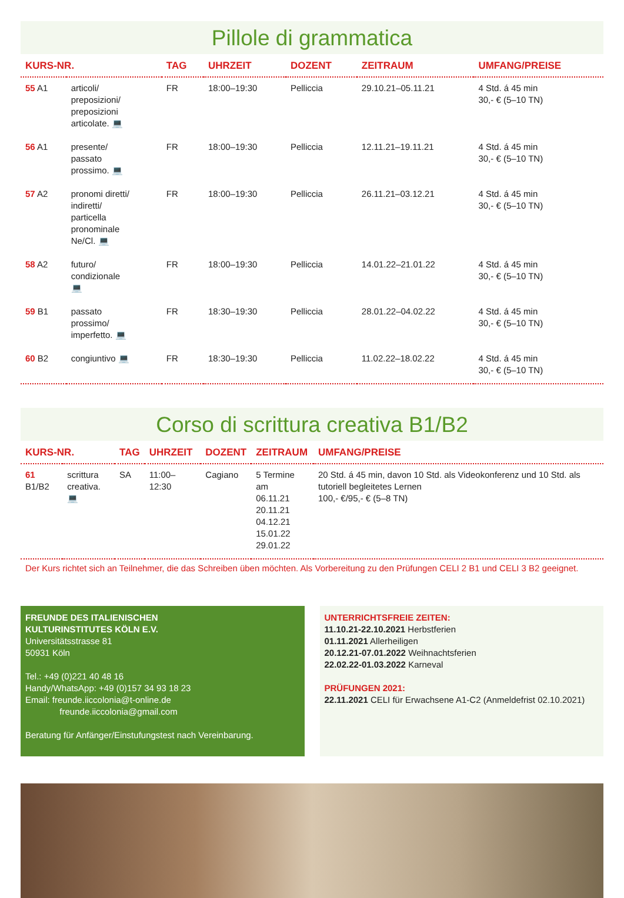Pillole di grammatica
| KURS-NR. | | TAG | UHRZEIT | DOZENT | ZEITRAUM | UMFANG/PREISE |
| --- | --- | --- | --- | --- | --- | --- |
| 55 A1 | articoli/ preposizioni/ preposizioni articolate. 💻 | FR | 18:00–19:30 | Pelliccia | 29.10.21–05.11.21 | 4 Std. á 45 min 30,- € (5–10 TN) |
| 56 A1 | presente/ passato prossimo. 💻 | FR | 18:00–19:30 | Pelliccia | 12.11.21–19.11.21 | 4 Std. á 45 min 30,- € (5–10 TN) |
| 57 A2 | pronomi diretti/ indiretti/ particella pronominale Ne/Cl. 💻 | FR | 18:00–19:30 | Pelliccia | 26.11.21–03.12.21 | 4 Std. á 45 min 30,- € (5–10 TN) |
| 58 A2 | futuro/ condizionale 💻 | FR | 18:00–19:30 | Pelliccia | 14.01.22–21.01.22 | 4 Std. á 45 min 30,- € (5–10 TN) |
| 59 B1 | passato prossimo/ imperfetto. 💻 | FR | 18:30–19:30 | Pelliccia | 28.01.22–04.02.22 | 4 Std. á 45 min 30,- € (5–10 TN) |
| 60 B2 | congiuntivo 💻 | FR | 18:30–19:30 | Pelliccia | 11.02.22–18.02.22 | 4 Std. á 45 min 30,- € (5–10 TN) |
Corso di scrittura creativa B1/B2
| KURS-NR. | | TAG | UHRZEIT | DOZENT | ZEITRAUM | UMFANG/PREISE |
| --- | --- | --- | --- | --- | --- | --- |
| 61 B1/B2 | scrittura creativa. 💻 | SA | 11:00–12:30 | Cagiano | 5 Termine am 06.11.21 20.11.21 04.12.21 15.01.22 29.01.22 | 20 Std. á 45 min, davon 10 Std. als Videokonferenz und 10 Std. als tutoriell begleitetes Lernen 100,- €/95,- € (5–8 TN) |
Der Kurs richtet sich an Teilnehmer, die das Schreiben üben möchten. Als Vorbereitung zu den Prüfungen CELI 2 B1 und CELI 3 B2 geeignet.
FREUNDE DES ITALIENISCHEN
KULTURINSTITUTES KÖLN E.V.
Universitätsstrasse 81
50931 Köln
Tel.: +49 (0)221 40 48 16
Handy/WhatsApp: +49 (0)157 34 93 18 23
Email: freunde.iiccolonia@t-online.de
freunde.iiccolonia@gmail.com
Beratung für Anfänger/Einstufungstest nach Vereinbarung.
UNTERRICHTSFREIE ZEITEN:
11.10.21-22.10.2021 Herbstferien
01.11.2021 Allerheiligen
20.12.21-07.01.2022 Weihnachtsferien
22.02.22-01.03.2022 Karneval
PRÜFUNGEN 2021:
22.11.2021 CELI für Erwachsene A1-C2 (Anmeldefrist 02.10.2021)